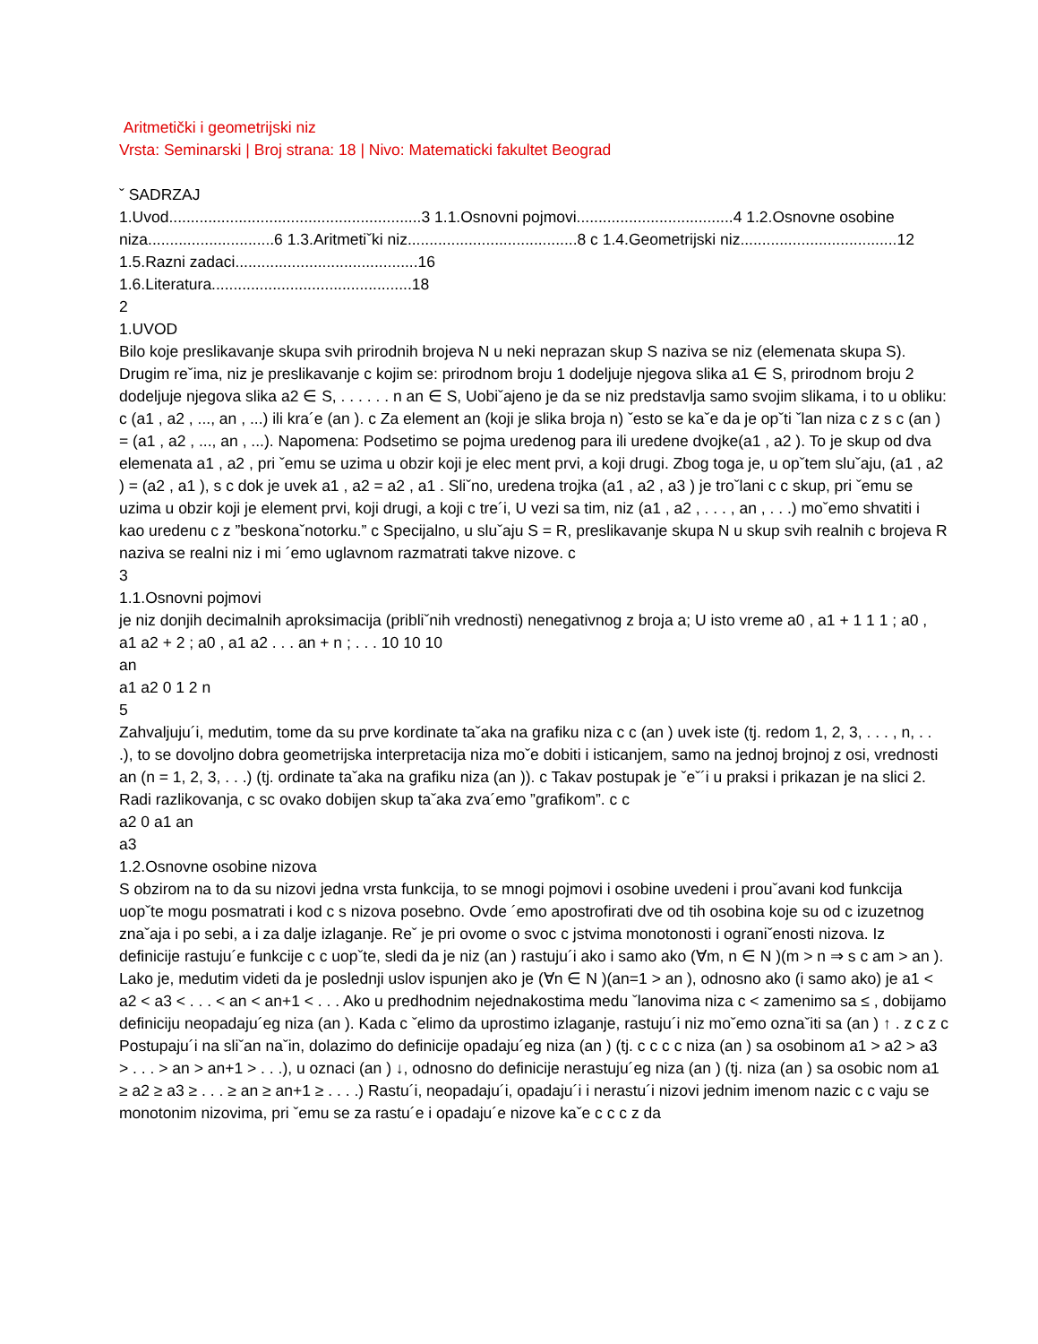Aritmetički i geometrijski niz
Vrsta: Seminarski | Broj strana: 18 | Nivo: Matematicki fakultet Beograd
ˇ SADRZAJ
1.Uvod..........................................................3 1.1.Osnovni pojmovi....................................4 1.2.Osnovne osobine niza.............................6 1.3.Aritmetiˇki niz.......................................8 c 1.4.Geometrijski niz....................................12 1.5.Razni zadaci..........................................16
1.6.Literatura..............................................18
2
1.UVOD
Bilo koje preslikavanje skupa svih prirodnih brojeva N u neki neprazan skup S naziva se niz (elemenata skupa S). Drugim reˇima, niz je preslikavanje c kojim se: prirodnom broju 1 dodeljuje njegova slika a1 ∈ S, prirodnom broju 2 dodeljuje njegova slika a2 ∈ S, . . . . . . n an ∈ S, Uobiˇajeno je da se niz predstavlja samo svojim slikama, i to u obliku: c (a1 , a2 , ..., an , ...) ili kra´e (an ). c Za element an (koji je slika broja n) ˇesto se kaˇe da je opˇti ˇlan niza c z s c (an ) = (a1 , a2 , ..., an , ...). Napomena: Podsetimo se pojma uredenog para ili uredene dvojke(a1 , a2 ). To je skup od dva elemenata a1 , a2 , pri ˇemu se uzima u obzir koji je elec ment prvi, a koji drugi. Zbog toga je, u opˇtem sluˇaju, (a1 , a2 ) = (a2 , a1 ), s c dok je uvek a1 , a2 = a2 , a1 . Sliˇno, uredena trojka (a1 , a2 , a3 ) je troˇlani c c skup, pri ˇemu se uzima u obzir koji je element prvi, koji drugi, a koji c tre´i, U vezi sa tim, niz (a1 , a2 , . . . , an , . . .) moˇemo shvatiti i kao uredenu c z ”beskonaˇnotorku.” c Specijalno, u sluˇaju S = R, preslikavanje skupa N u skup svih realnih c brojeva R naziva se realni niz i mi ´emo uglavnom razmatrati takve nizove. c
3
1.1.Osnovni pojmovi
je niz donjih decimalnih aproksimacija (pribliˇnih vrednosti) nenegativnog z broja a; U isto vreme a0 , a1 + 1 1 1 ; a0 , a1 a2 + 2 ; a0 , a1 a2 . . . an + n ; . . . 10 10 10
an
a1 a2 0 1 2 n
5
Zahvaljuju´i, medutim, tome da su prve kordinate taˇaka na grafiku niza c c (an ) uvek iste (tj. redom 1, 2, 3, . . . , n, . . .), to se dovoljno dobra geometrijska interpretacija niza moˇe dobiti i isticanjem, samo na jednoj brojnoj z osi, vrednosti an (n = 1, 2, 3, . . .) (tj. ordinate taˇaka na grafiku niza (an )). c Takav postupak je ˇeˇ´i u praksi i prikazan je na slici 2. Radi razlikovanja, c sc ovako dobijen skup taˇaka zva´emo ”grafikom”. c c
a2 0 a1 an
a3
1.2.Osnovne osobine nizova
S obzirom na to da su nizovi jedna vrsta funkcija, to se mnogi pojmovi i osobine uvedeni i prouˇavani kod funkcija uopˇte mogu posmatrati i kod c s nizova posebno. Ovde ´emo apostrofirati dve od tih osobina koje su od c izuzetnog znaˇaja i po sebi, a i za dalje izlaganje. Reˇ je pri ovome o svoc c jstvima monotonosti i ograniˇenosti nizova. Iz definicije rastuju´e funkcije c c uopˇte, sledi da je niz (an ) rastuju´i ako i samo ako (∀m, n ∈ N )(m > n ⇒ s c am > an ). Lako je, medutim videti da je poslednji uslov ispunjen ako je (∀n ∈ N )(an=1 > an ), odnosno ako (i samo ako) je a1 < a2 < a3 < . . . < an < an+1 < . . . Ako u predhodnim nejednakostima medu ˇlanovima niza c < zamenimo sa ≤ , dobijamo definiciju neopadaju´eg niza (an ). Kada c ˇelimo da uprostimo izlaganje, rastuju´i niz moˇemo oznaˇiti sa (an ) ↑ . z c z c Postupaju´i na sliˇan naˇin, dolazimo do definicije opadaju´eg niza (an ) (tj. c c c c niza (an ) sa osobinom a1 > a2 > a3 > . . . > an > an+1 > . . .), u oznaci (an ) ↓, odnosno do definicije nerastuju´eg niza (an ) (tj. niza (an ) sa osobic nom a1 ≥ a2 ≥ a3 ≥ . . . ≥ an ≥ an+1 ≥ . . . .) Rastu´i, neopadaju´i, opadaju´i i nerastu´i nizovi jednim imenom nazic c c vaju se monotonim nizovima, pri ˇemu se za rastu´e i opadaju´e nizove kaˇe c c c z da